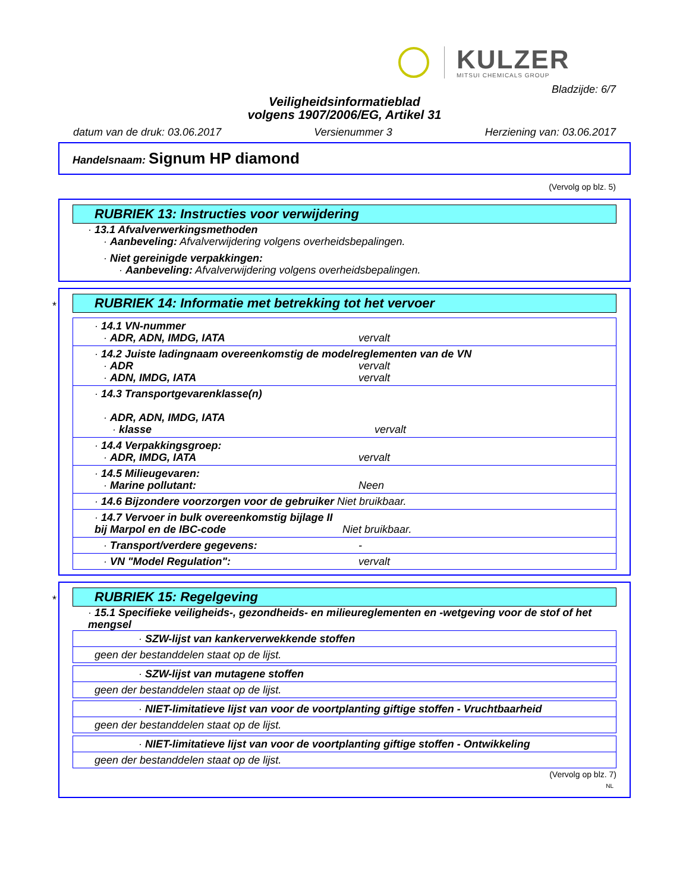KULZER
MITSUI CHEMICALS GROUP
Bladzijde: 6/7
Veiligheidsinformatieblad
volgens 1907/2006/EG, Artikel 31
datum van de druk: 03.06.2017 Versienummer 3 Herziening van: 03.06.2017
Handelsnaam: Signum HP diamond
(Vervolg op blz. 5)
RUBRIEK 13: Instructies voor verwijdering
· 13.1 Afvalverwerkingsmethoden
· Aanbeveling: Afvalverwijdering volgens overheidsbepalingen.
· Niet gereinigde verpakkingen:
· Aanbeveling: Afvalverwijdering volgens overheidsbepalingen.
*
RUBRIEK 14: Informatie met betrekking tot het vervoer
| · 14.1 VN-nummer · ADR, ADN, IMDG, IATA vervalt |
| · 14.2 Juiste ladingnaam overeenkomstig de modelreglementen van de VN · ADR vervalt · ADN, IMDG, IATA vervalt |
| · 14.3 Transportgevarenklasse(n) · ADR, ADN, IMDG, IATA · klasse vervalt |
| · 14.4 Verpakkingsgroep: · ADR, IMDG, IATA vervalt |
| · 14.5 Milieugevaren: · Marine pollutant: Neen |
| · 14.6 Bijzondere voorzorgen voor de gebruiker Niet bruikbaar. |
| · 14.7 Vervoer in bulk overeenkomstig bijlage II bij Marpol en de IBC-code Niet bruikbaar. |
| · Transport/verdere gegevens: - |
| · VN "Model Regulation": vervalt |
*
RUBRIEK 15: Regelgeving
· 15.1 Specifieke veiligheids-, gezondheids- en milieureglementen en -wetgeving voor de stof of het mengsel
| · SZW-lijst van kankerverwekkende stoffen |
| geen der bestanddelen staat op de lijst. |
| · SZW-lijst van mutagene stoffen |
| geen der bestanddelen staat op de lijst. |
| · NIET-limitatieve lijst van voor de voortplanting giftige stoffen - Vruchtbaarheid |
| geen der bestanddelen staat op de lijst. |
| · NIET-limitatieve lijst van voor de voortplanting giftige stoffen - Ontwikkeling |
| geen der bestanddelen staat op de lijst. |
(Vervolg op blz. 7)
NL